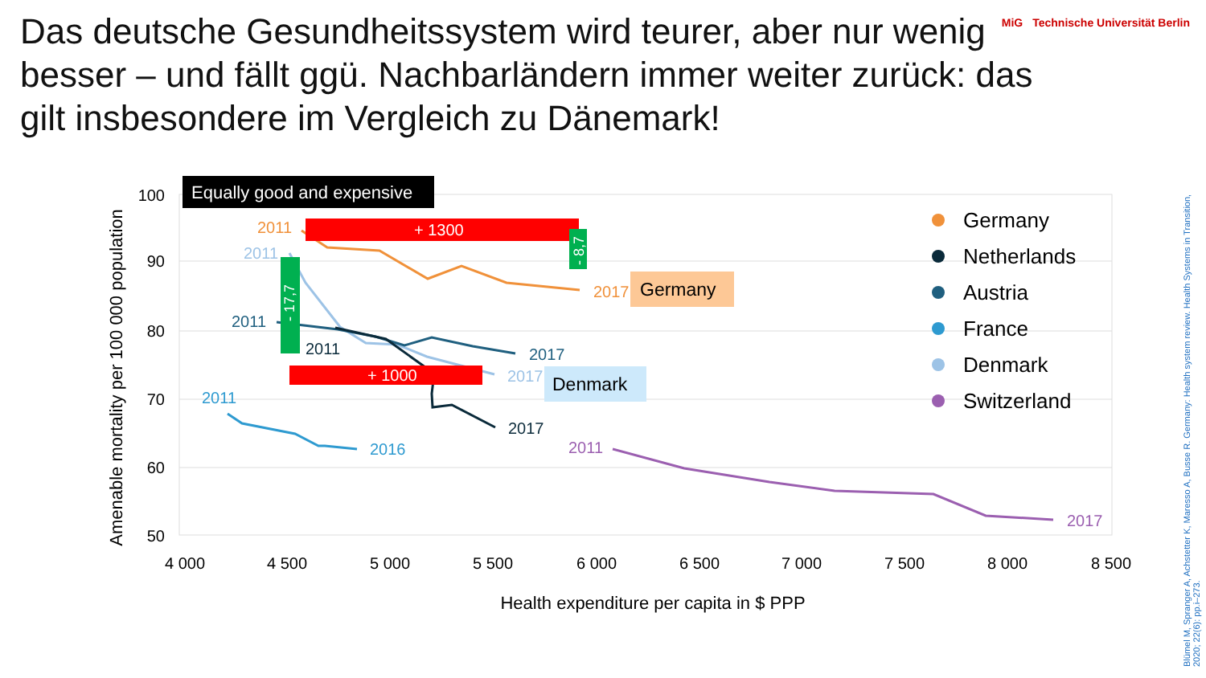Das deutsche Gesundheitssystem wird teurer, aber nur wenig besser – und fällt ggü. Nachbarländern immer weiter zurück: das gilt insbesondere im Vergleich zu Dänemark!
MiG Technische Universität Berlin
100
90
80
70
60
50
4 000
4 500
5 000
5 500
6 000
6 500
7 000
7 500
8 000
8 500
Health expenditure per capita in $ PPP
Amenable mortality per 100 000 population
Equally good and expensive
+ 1300
+ 1000
- 17,7
- 8,7
2011
2011
2011
2011
2011
2011
2017
2017
2017
2017
2016
2017
Germany
Denmark
Germany
Netherlands
Austria
France
Denmark
Switzerland
Blümel M, Spranger A, Achstetter K, Maresso A, Busse R. Germany: Health system review. Health Systems in Transition, 2020; 22(6): pp.i–273.